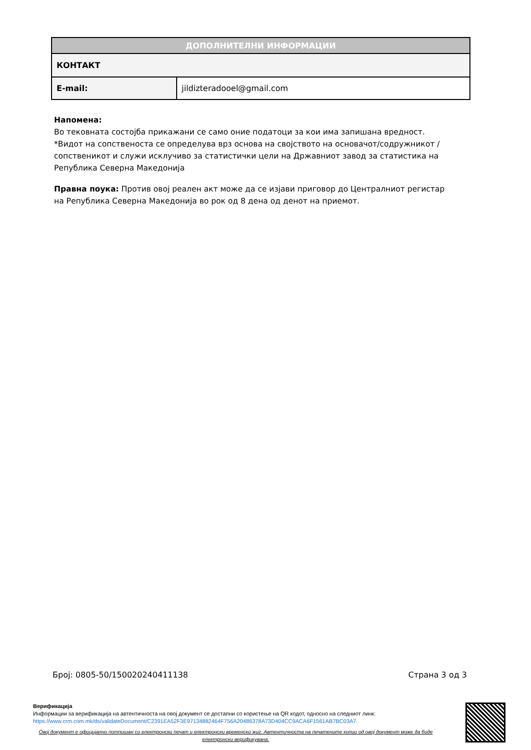| ДОПОЛНИТЕЛНИ ИНФОРМАЦИИ | |
| --- | --- |
| КОНТАКТ | |
| E-mail: | jildizteradooel@gmail.com |
Напомена:
Во тековната состојба прикажани се само оние податоци за кои има запишана вредност.
*Видот на сопственоста се определува врз основа на својството на основачот/содружникот /сопственикот и служи исклучиво за статистички цели на Државниот завод за статистика на Република Северна Македонија
Правна поука: Против овој реален акт може да се изјави приговор до Централниот регистар на Република Северна Македонија во рок од 8 дена од денот на приемот.
Број: 0805-50/150020240411138 Страна 3 од 3
Верификација
Информации за верификација на автентичноста на овој документ се достапни со користење на QR кодот, односно на следниот линк:
https://www.crm.com.mk/ds/validateDocument/C2391EA52F3E97134882464F756A20486378A73D404CC9ACA6F1561AB7BC03A7
Овој документ е официјално потпишан со електронски печат и електронски временски жиг. Автентичноста на печатените копии од овој документ може да биде електронски верификувана.